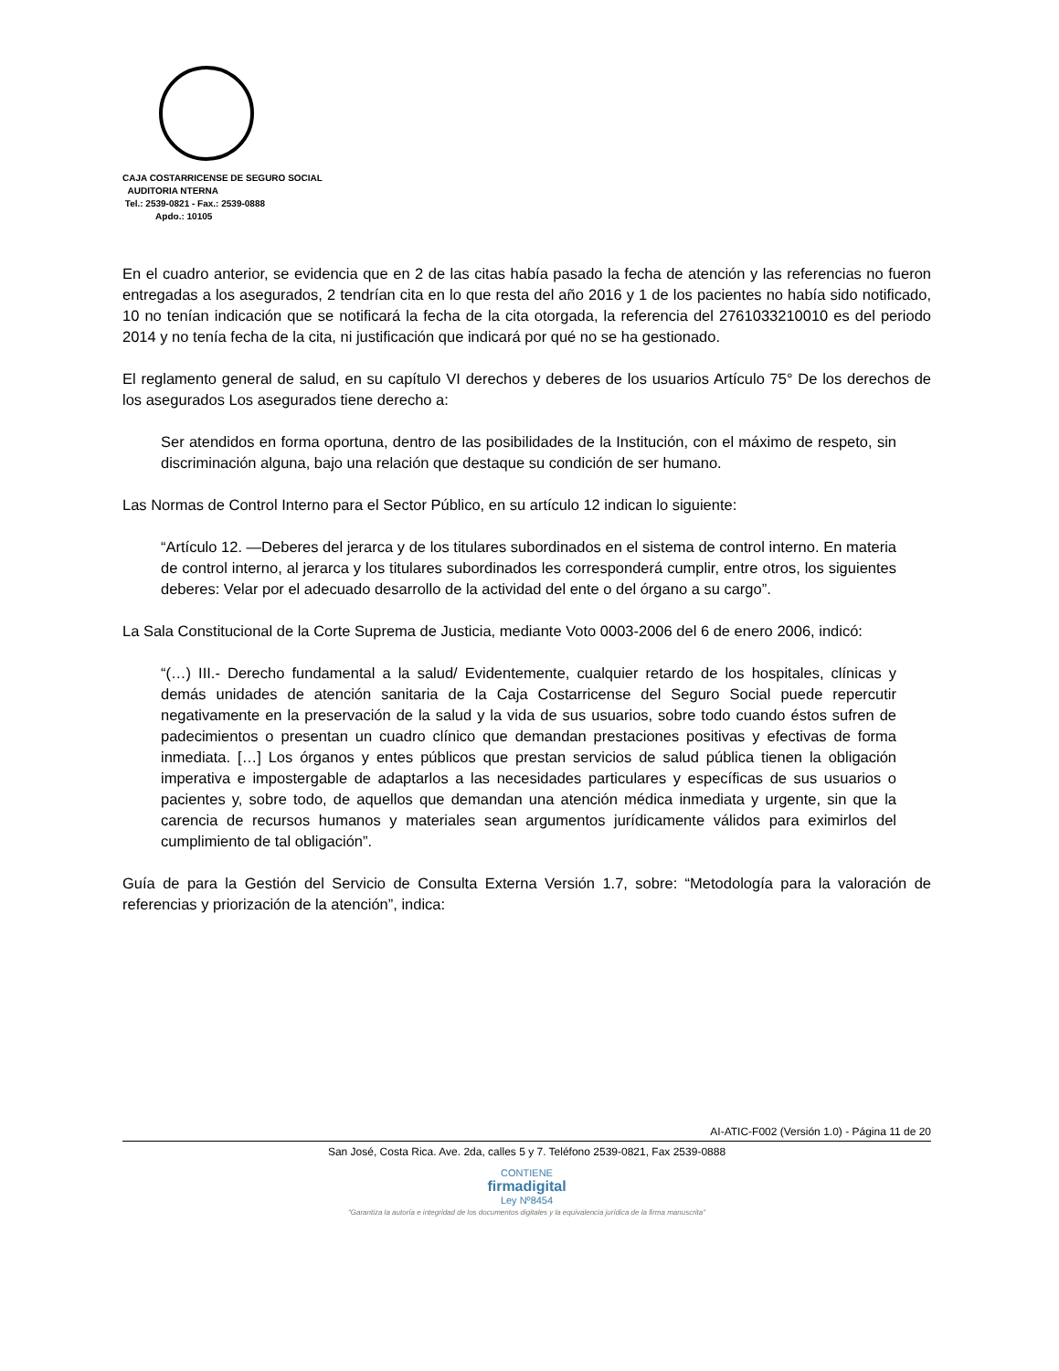CAJA COSTARRICENSE DE SEGURO SOCIAL
AUDITORIA NTERNA
Tel.: 2539-0821 - Fax.: 2539-0888
Apdo.: 10105
En el cuadro anterior, se evidencia que en 2 de las citas había pasado la fecha de atención y las referencias no fueron entregadas a los asegurados, 2 tendrían cita en lo que resta del año 2016 y 1 de los pacientes no había sido notificado, 10 no tenían indicación que se notificará la fecha de la cita otorgada, la referencia del 2761033210010 es del periodo 2014 y no tenía fecha de la cita, ni justificación que indicará por qué no se ha gestionado.
El reglamento general de salud, en su capítulo VI derechos y deberes de los usuarios Artículo 75° De los derechos de los asegurados Los asegurados tiene derecho a:
Ser atendidos en forma oportuna, dentro de las posibilidades de la Institución, con el máximo de respeto, sin discriminación alguna, bajo una relación que destaque su condición de ser humano.
Las Normas de Control Interno para el Sector Público, en su artículo 12 indican lo siguiente:
“Artículo 12. —Deberes del jerarca y de los titulares subordinados en el sistema de control interno. En materia de control interno, al jerarca y los titulares subordinados les corresponderá cumplir, entre otros, los siguientes deberes: Velar por el adecuado desarrollo de la actividad del ente o del órgano a su cargo”.
La Sala Constitucional de la Corte Suprema de Justicia, mediante Voto 0003-2006 del 6 de enero 2006, indicó:
“(…) III.- Derecho fundamental a la salud/ Evidentemente, cualquier retardo de los hospitales, clínicas y demás unidades de atención sanitaria de la Caja Costarricense del Seguro Social puede repercutir negativamente en la preservación de la salud y la vida de sus usuarios, sobre todo cuando éstos sufren de padecimientos o presentan un cuadro clínico que demandan prestaciones positivas y efectivas de forma inmediata. […] Los órganos y entes públicos que prestan servicios de salud pública tienen la obligación imperativa e impostergable de adaptarlos a las necesidades particulares y específicas de sus usuarios o pacientes y, sobre todo, de aquellos que demandan una atención médica inmediata y urgente, sin que la carencia de recursos humanos y materiales sean argumentos jurídicamente válidos para eximirlos del cumplimiento de tal obligación”.
Guía de para la Gestión del Servicio de Consulta Externa Versión 1.7, sobre: “Metodología para la valoración de referencias y priorización de la atención”, indica:
AI-ATIC-F002 (Versión 1.0) - Página 11 de 20
San José, Costa Rica. Ave. 2da, calles 5 y 7. Teléfono 2539-0821, Fax 2539-0888
CONTIENE
firmadigital
Ley Nº8454
"Garantiza la autoría e integridad de los documentos digitales y la equivalencia jurídica de la firma manuscrita"